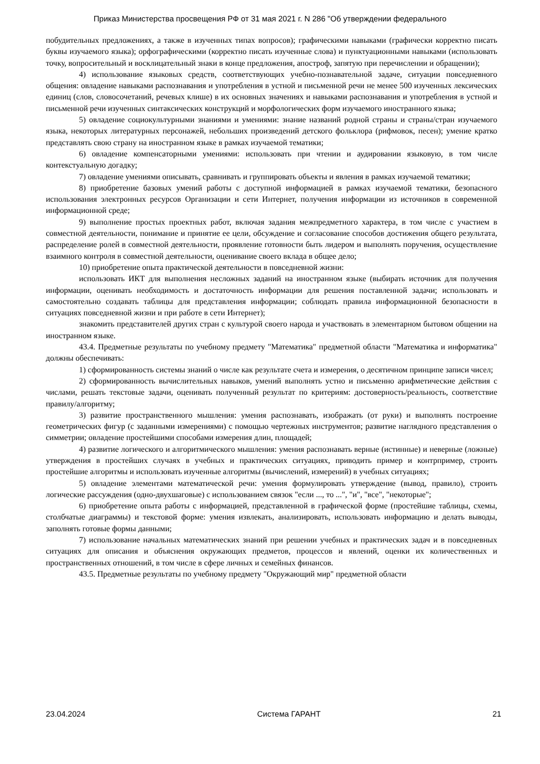Приказ Министерства просвещения РФ от 31 мая 2021 г. N 286 "Об утверждении федерального
побудительных предложениях, а также в изученных типах вопросов); графическими навыками (графически корректно писать буквы изучаемого языка); орфографическими (корректно писать изученные слова) и пунктуационными навыками (использовать точку, вопросительный и восклицательный знаки в конце предложения, апостроф, запятую при перечислении и обращении);
4) использование языковых средств, соответствующих учебно-познавательной задаче, ситуации повседневного общения: овладение навыками распознавания и употребления в устной и письменной речи не менее 500 изученных лексических единиц (слов, словосочетаний, речевых клише) в их основных значениях и навыками распознавания и употребления в устной и письменной речи изученных синтаксических конструкций и морфологических форм изучаемого иностранного языка;
5) овладение социокультурными знаниями и умениями: знание названий родной страны и страны/стран изучаемого языка, некоторых литературных персонажей, небольших произведений детского фольклора (рифмовок, песен); умение кратко представлять свою страну на иностранном языке в рамках изучаемой тематики;
6) овладение компенсаторными умениями: использовать при чтении и аудировании языковую, в том числе контекстуальную догадку;
7) овладение умениями описывать, сравнивать и группировать объекты и явления в рамках изучаемой тематики;
8) приобретение базовых умений работы с доступной информацией в рамках изучаемой тематики, безопасного использования электронных ресурсов Организации и сети Интернет, получения информации из источников в современной информационной среде;
9) выполнение простых проектных работ, включая задания межпредметного характера, в том числе с участием в совместной деятельности, понимание и принятие ее цели, обсуждение и согласование способов достижения общего результата, распределение ролей в совместной деятельности, проявление готовности быть лидером и выполнять поручения, осуществление взаимного контроля в совместной деятельности, оценивание своего вклада в общее дело;
10) приобретение опыта практической деятельности в повседневной жизни:
использовать ИКТ для выполнения несложных заданий на иностранном языке (выбирать источник для получения информации, оценивать необходимость и достаточность информации для решения поставленной задачи; использовать и самостоятельно создавать таблицы для представления информации; соблюдать правила информационной безопасности в ситуациях повседневной жизни и при работе в сети Интернет);
знакомить представителей других стран с культурой своего народа и участвовать в элементарном бытовом общении на иностранном языке.
43.4. Предметные результаты по учебному предмету "Математика" предметной области "Математика и информатика" должны обеспечивать:
1) сформированность системы знаний о числе как результате счета и измерения, о десятичном принципе записи чисел;
2) сформированность вычислительных навыков, умений выполнять устно и письменно арифметические действия с числами, решать текстовые задачи, оценивать полученный результат по критериям: достоверность/реальность, соответствие правилу/алгоритму;
3) развитие пространственного мышления: умения распознавать, изображать (от руки) и выполнять построение геометрических фигур (с заданными измерениями) с помощью чертежных инструментов; развитие наглядного представления о симметрии; овладение простейшими способами измерения длин, площадей;
4) развитие логического и алгоритмического мышления: умения распознавать верные (истинные) и неверные (ложные) утверждения в простейших случаях в учебных и практических ситуациях, приводить пример и контрпример, строить простейшие алгоритмы и использовать изученные алгоритмы (вычислений, измерений) в учебных ситуациях;
5) овладение элементами математической речи: умения формулировать утверждение (вывод, правило), строить логические рассуждения (одно-двухшаговые) с использованием связок "если ..., то ...", "и", "все", "некоторые";
6) приобретение опыта работы с информацией, представленной в графической форме (простейшие таблицы, схемы, столбчатые диаграммы) и текстовой форме: умения извлекать, анализировать, использовать информацию и делать выводы, заполнять готовые формы данными;
7) использование начальных математических знаний при решении учебных и практических задач и в повседневных ситуациях для описания и объяснения окружающих предметов, процессов и явлений, оценки их количественных и пространственных отношений, в том числе в сфере личных и семейных финансов.
43.5. Предметные результаты по учебному предмету "Окружающий мир" предметной области
23.04.2024 Система ГАРАНТ 21